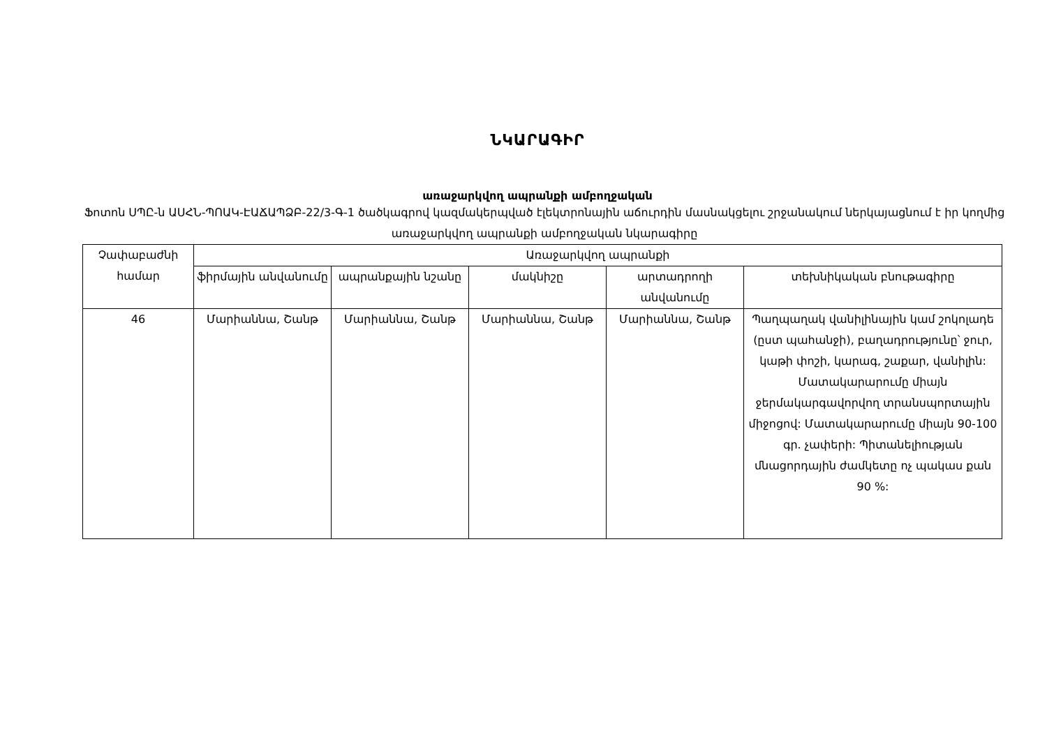ՆԿԱՐԱԳԻՐ
առաջարկվող ապրանքի ամբողջական
Ֆոտոն ՍՊԸ-ն ԱՍՀՆ-ՊՈԱԿ-ԷԱՃԱՊՁԲ-22/3-Գ-1 ծածկագրով կազմակերպված էլեկտրոնային աճուրդին մասնակցելու շրջանակում ներկայացնում է իր կողմից առաջարկվող ապրանքի ամբողջական նկարագիրը
| Չափաբաժնի համար | Առաջարկվող ապրանքի | | | | |
| --- | --- | --- | --- | --- | --- |
| | ֆիրմային անվանումը | ապրանքային նշանը | մակնիշը | արտադրողի անվանումը | տեխնիկական բնութագիրը |
| 46 | Մարիաննա, Շանթ | Մարիաննա, Շանթ | Մարիաննա, Շանթ | Մարիաննա, Շանթ | Պաղպաղակ վանիլինային կամ շոկոլադե (ըստ պահանջի), բաղադրությունը՝ ջուր, կաթի փոշի, կարագ, շաքար, վանիլին: Մատակարարումը միայն ջերմակարգավորվող տրանսպորտային միջոցով: Մատակարարումը միայն 90-100 գր. չափերի: Պիտանելիության մնացորդային ժամկետը ոչ պակաս քան 90 %: |